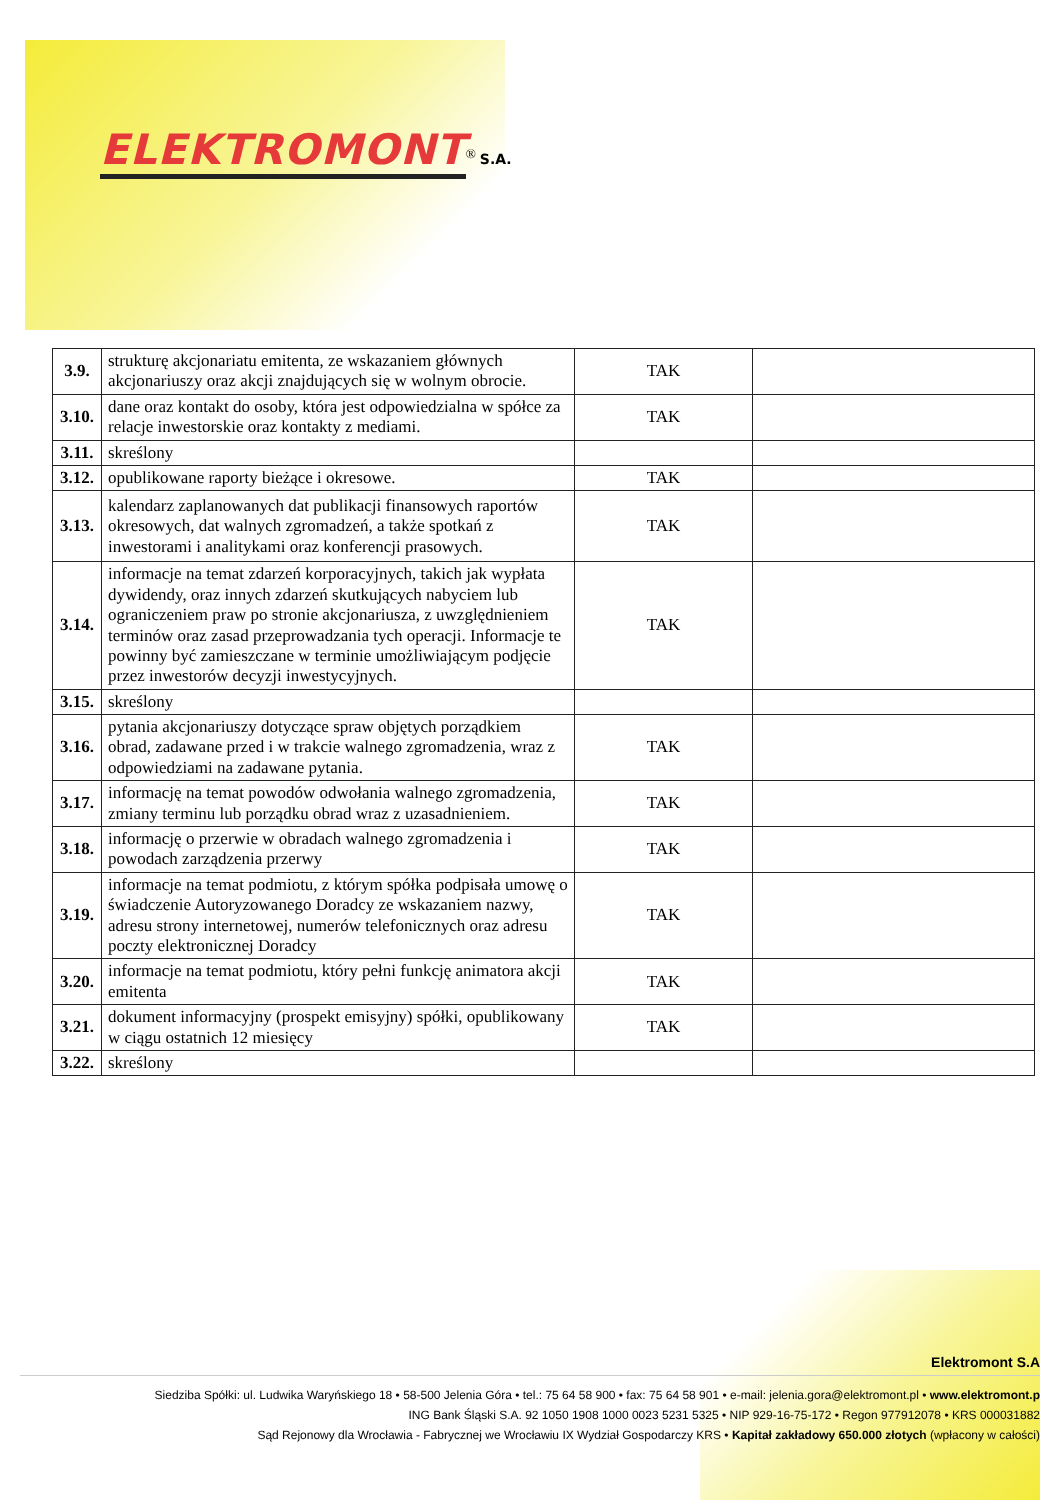ELEKTROMONT<sup>®</sup> S.A.
| 3.9. | strukturę akcjonariatu emitenta, ze wskazaniem głównych akcjonariuszy oraz akcji znajdujących się w wolnym obrocie. | TAK | |
| 3.10. | dane oraz kontakt do osoby, która jest odpowiedzialna w spółce za relacje inwestorskie oraz kontakty z mediami. | TAK | |
| 3.11. | skreślony | | |
| 3.12. | opublikowane raporty bieżące i okresowe. | TAK | |
| 3.13. | kalendarz zaplanowanych dat publikacji finansowych raportów okresowych, dat walnych zgromadzeń, a także spotkań z inwestorami i analitykami oraz konferencji prasowych. | TAK | |
| 3.14. | informacje na temat zdarzeń korporacyjnych, takich jak wypłata dywidendy, oraz innych zdarzeń skutkujących nabyciem lub ograniczeniem praw po stronie akcjonariusza, z uwzględnieniem terminów oraz zasad przeprowadzania tych operacji. Informacje te powinny być zamieszczane w terminie umożliwiającym podjęcie przez inwestorów decyzji inwestycyjnych. | TAK | |
| 3.15. | skreślony | | |
| 3.16. | pytania akcjonariuszy dotyczące spraw objętych porządkiem obrad, zadawane przed i w trakcie walnego zgromadzenia, wraz z odpowiedziami na zadawane pytania. | TAK | |
| 3.17. | informację na temat powodów odwołania walnego zgromadzenia, zmiany terminu lub porządku obrad wraz z uzasadnieniem. | TAK | |
| 3.18. | informację o przerwie w obradach walnego zgromadzenia i powodach zarządzenia przerwy | TAK | |
| 3.19. | informacje na temat podmiotu, z którym spółka podpisała umowę o świadczenie Autoryzowanego Doradcy ze wskazaniem nazwy, adresu strony internetowej, numerów telefonicznych oraz adresu poczty elektronicznej Doradcy | TAK | |
| 3.20. | informacje na temat podmiotu, który pełni funkcję animatora akcji emitenta | TAK | |
| 3.21. | dokument informacyjny (prospekt emisyjny) spółki, opublikowany w ciągu ostatnich 12 miesięcy | TAK | |
| 3.22. | skreślony | | |
Elektromont S.A
Siedziba Spółki: ul. Ludwika Waryńskiego 18 • 58-500 Jelenia Góra • tel.: 75 64 58 900 • fax: 75 64 58 901 • e-mail: jelenia.gora@elektromont.pl • www.elektromont.p
ING Bank Śląski S.A. 92 1050 1908 1000 0023 5231 5325 • NIP 929-16-75-172 • Regon 977912078 • KRS 000031882
Sąd Rejonowy dla Wrocławia - Fabrycznej we Wrocławiu IX Wydział Gospodarczy KRS • Kapitał zakładowy 650.000 złotych (wpłacony w całości)